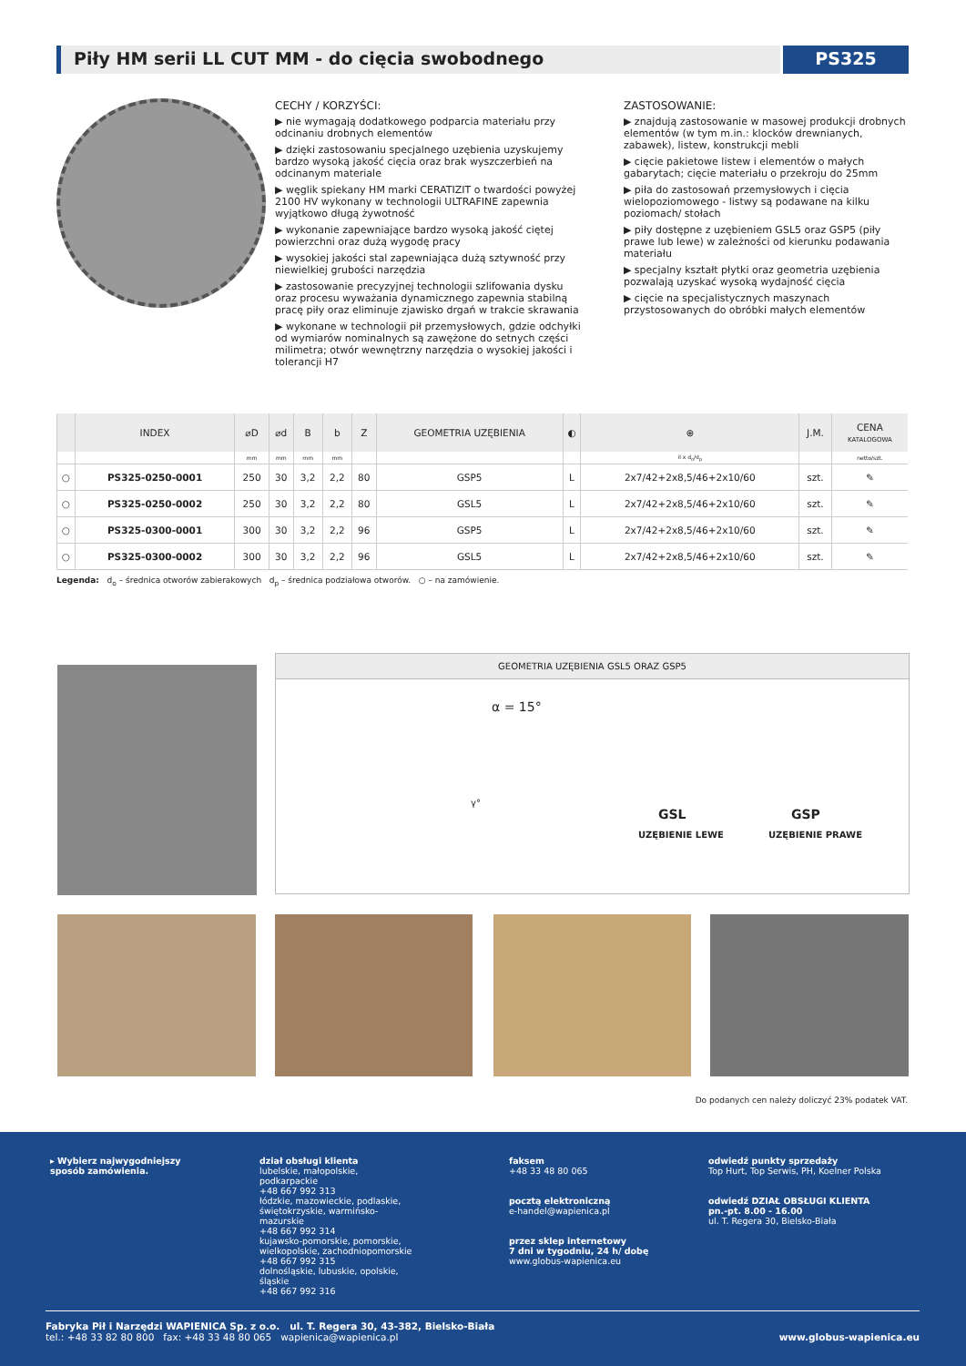Piły HM serii LL CUT MM - do cięcia swobodnego
PS325
CECHY / KORZYŚCI:
▶ nie wymagają dodatkowego podparcia materiału przy odcinaniu drobnych elementów
▶ dzięki zastosowaniu specjalnego uzębienia uzyskujemy bardzo wysoką jakość cięcia oraz brak wyszczerbień na odcinanym materiale
▶ węglik spiekany HM marki CERATIZIT o twardości powyżej 2100 HV wykonany w technologii ULTRAFINE zapewnia wyjątkowo długą żywotność
▶ wykonanie zapewniające bardzo wysoką jakość ciętej powierzchni oraz dużą wygodę pracy
▶ wysokiej jakości stal zapewniająca dużą sztywność przy niewielkiej grubości narzędzia
▶ zastosowanie precyzyjnej technologii szlifowania dysku oraz procesu wyważania dynamicznego zapewnia stabilną pracę piły oraz eliminuje zjawisko drgań w trakcie skrawania
▶ wykonane w technologii pił przemysłowych, gdzie odchyłki od wymiarów nominalnych są zawężone do setnych części milimetra; otwór wewnętrzny narzędzia o wysokiej jakości i tolerancji H7
ZASTOSOWANIE:
▶ znajdują zastosowanie w masowej produkcji drobnych elementów (w tym m.in.: klocków drewnianych, zabawek), listew, konstrukcji mebli
▶ cięcie pakietowe listew i elementów o małych gabarytach; cięcie materiału o przekroju do 25mm
▶ piła do zastosowań przemysłowych i cięcia wielopoziomowego - listwy są podawane na kilku poziomach/ stołach
▶ piły dostępne z uzębieniem GSL5 oraz GSP5 (piły prawe lub lewe) w zależności od kierunku podawania materiału
▶ specjalny kształt płytki oraz geometria uzębienia pozwalają uzyskać wysoką wydajność cięcia
▶ cięcie na specjalistycznych maszynach przystosowanych do obróbki małych elementów
| | INDEX | ⌀D | ⌀d | B | b | Z | GEOMETRIA UZĘBIENIA | ◐ | ⊕ | J.M. | CENA KATALOGOWA |
| --- | --- | --- | --- | --- | --- | --- | --- | --- | --- | --- | --- |
| | | mm | mm | mm | mm | | | | il x d<sub>o</sub>/d<sub>p</sub> | | netto/szt. |
| ○ | PS325-0250-0001 | 250 | 30 | 3,2 | 2,2 | 80 | GSP5 | L | 2x7/42+2x8,5/46+2x10/60 | szt. | ✎ |
| ○ | PS325-0250-0002 | 250 | 30 | 3,2 | 2,2 | 80 | GSL5 | L | 2x7/42+2x8,5/46+2x10/60 | szt. | ✎ |
| ○ | PS325-0300-0001 | 300 | 30 | 3,2 | 2,2 | 96 | GSP5 | L | 2x7/42+2x8,5/46+2x10/60 | szt. | ✎ |
| ○ | PS325-0300-0002 | 300 | 30 | 3,2 | 2,2 | 96 | GSL5 | L | 2x7/42+2x8,5/46+2x10/60 | szt. | ✎ |
Legenda: d<sub>o</sub> – średnica otworów zabierakowych d<sub>p</sub> – średnica podziałowa otworów. ○ – na zamówienie.
GEOMETRIA UZĘBIENIA GSL5 ORAZ GSP5
α = 15°
γ°
GSL GSP
UZĘBIENIE LEWE UZĘBIENIE PRAWE
Do podanych cen należy doliczyć 23% podatek VAT.
▸ Wybierz najwygodniejszy sposób zamówienia.
dział obsługi klienta
lubelskie, małopolskie, podkarpackie
+48 667 992 313
łódzkie, mazowieckie, podlaskie, świętokrzyskie, warmińsko-mazurskie
+48 667 992 314
kujawsko-pomorskie, pomorskie, wielkopolskie, zachodniopomorskie
+48 667 992 315
dolnośląskie, lubuskie, opolskie, śląskie
+48 667 992 316
faksem
+48 33 48 80 065
pocztą elektroniczną
e-handel@wapienica.pl
przez sklep internetowy
7 dni w tygodniu, 24 h/ dobę
www.globus-wapienica.eu
odwiedź punkty sprzedaży
Top Hurt, Top Serwis, PH, Koelner Polska
odwiedź DZIAŁ OBSŁUGI KLIENTA
pn.-pt. 8.00 - 16.00
ul. T. Regera 30, Bielsko-Biała
Fabryka Pił i Narzędzi WAPIENICA Sp. z o.o. ul. T. Regera 30, 43-382, Bielsko-Biała
tel.: +48 33 82 80 800 fax: +48 33 48 80 065 wapienica@wapienica.pl
www.globus-wapienica.eu